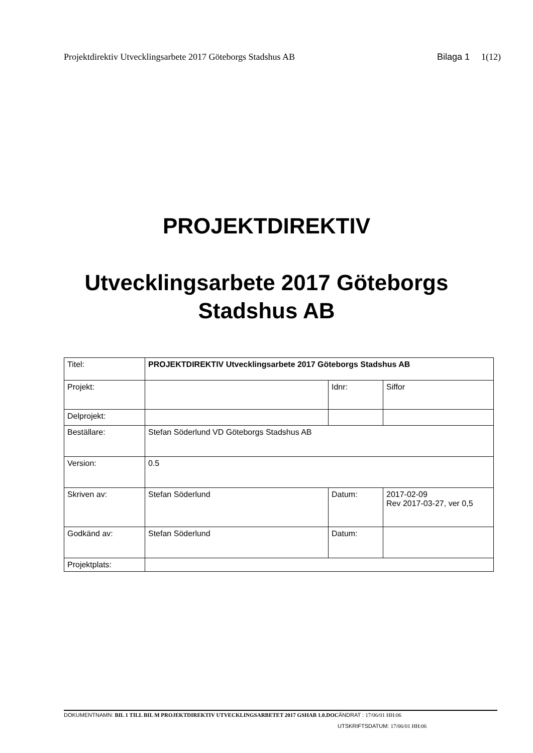Projektdirektiv Utvecklingsarbete 2017 Göteborgs Stadshus AB
Bilaga 1 1(12)
PROJEKTDIREKTIV
Utvecklingsarbete 2017 Göteborgs
Stadshus AB
| Titel: | PROJEKTDIREKTIV Utvecklingsarbete 2017 Göteborgs Stadshus AB | | |
| Projekt: | | Idnr: | Siffor |
| Delprojekt: | | | |
| Beställare: | Stefan Söderlund VD Göteborgs Stadshus AB | | |
| Version: | 0.5 | | |
| Skriven av: | Stefan Söderlund | Datum: | 2017-02-09 Rev 2017-03-27, ver 0,5 |
| Godkänd av: | Stefan Söderlund | Datum: | |
| Projektplats: | | | |
DOKUMENTNAMN: BIL 1 TILL BIL M PROJEKTDIREKTIV UTVECKLINGSARBETET 2017 GSHAB 1.0.DOCÄNDRAT : 17/06/01 HH:06
UTSKRIFTSDATUM: 17/06/01 HH:06